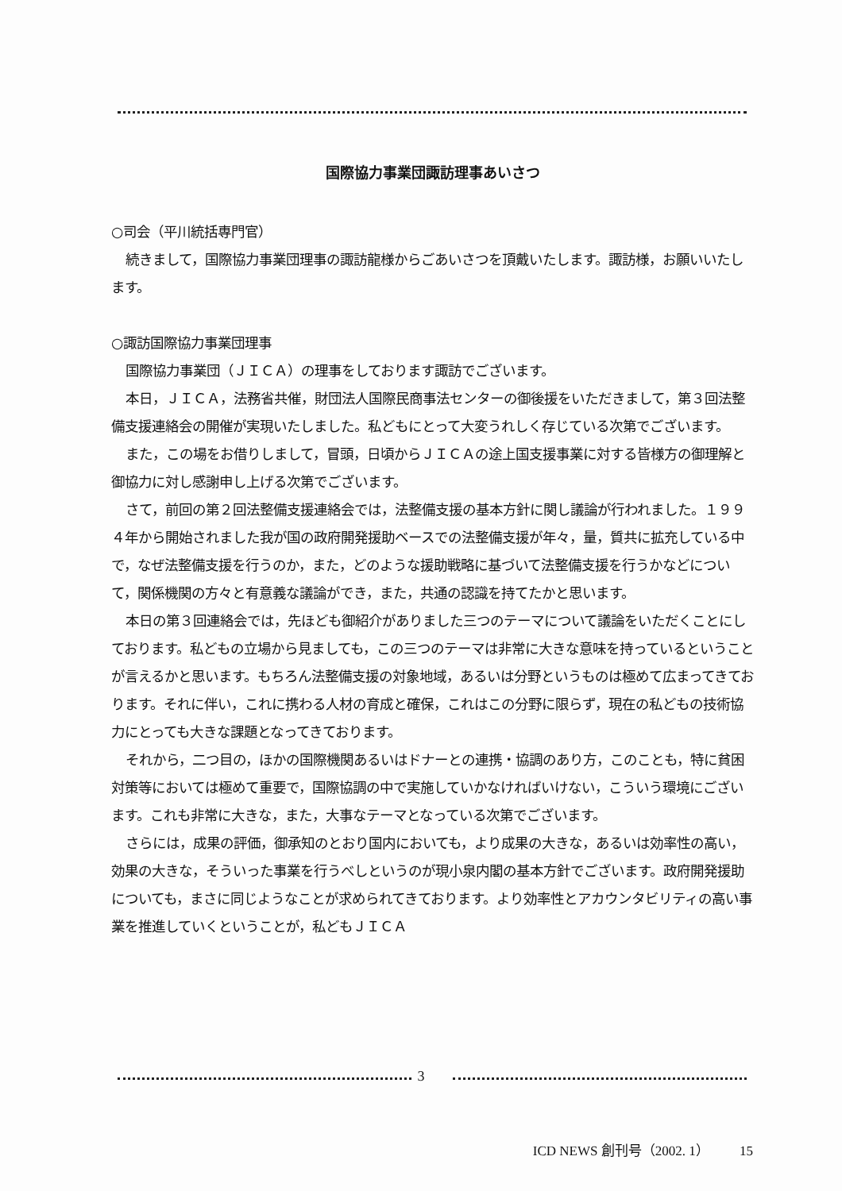国際協力事業団諏訪理事あいさつ
○司会（平川統括専門官）
続きまして，国際協力事業団理事の諏訪龍様からごあいさつを頂戴いたします。諏訪様，お願いいたします。
○諏訪国際協力事業団理事
国際協力事業団（ＪＩＣＡ）の理事をしております諏訪でございます。
本日，ＪＩＣＡ，法務省共催，財団法人国際民商事法センターの御後援をいただきまして，第３回法整備支援連絡会の開催が実現いたしました。私どもにとって大変うれしく存じている次第でございます。
また，この場をお借りしまして，冒頭，日頃からＪＩＣＡの途上国支援事業に対する皆様方の御理解と御協力に対し感謝申し上げる次第でございます。
さて，前回の第２回法整備支援連絡会では，法整備支援の基本方針に関し議論が行われました。１９９４年から開始されました我が国の政府開発援助ベースでの法整備支援が年々，量，質共に拡充している中で，なぜ法整備支援を行うのか，また，どのような援助戦略に基づいて法整備支援を行うかなどについて，関係機関の方々と有意義な議論ができ，また，共通の認識を持てたかと思います。
本日の第３回連絡会では，先ほども御紹介がありました三つのテーマについて議論をいただくことにしております。私どもの立場から見ましても，この三つのテーマは非常に大きな意味を持っているということが言えるかと思います。もちろん法整備支援の対象地域，あるいは分野というものは極めて広まってきております。それに伴い，これに携わる人材の育成と確保，これはこの分野に限らず，現在の私どもの技術協力にとっても大きな課題となってきております。
それから，二つ目の，ほかの国際機関あるいはドナーとの連携・協調のあり方，このことも，特に貧困対策等においては極めて重要で，国際協調の中で実施していかなければいけない，こういう環境にございます。これも非常に大きな，また，大事なテーマとなっている次第でございます。
さらには，成果の評価，御承知のとおり国内においても，より成果の大きな，あるいは効率性の高い，効果の大きな，そういった事業を行うべしというのが現小泉内閣の基本方針でございます。政府開発援助についても，まさに同じようなことが求められてきております。より効率性とアカウンタビリティの高い事業を推進していくということが，私どもＪＩＣＡ
3
ICD NEWS 創刊号（2002. 1） 15